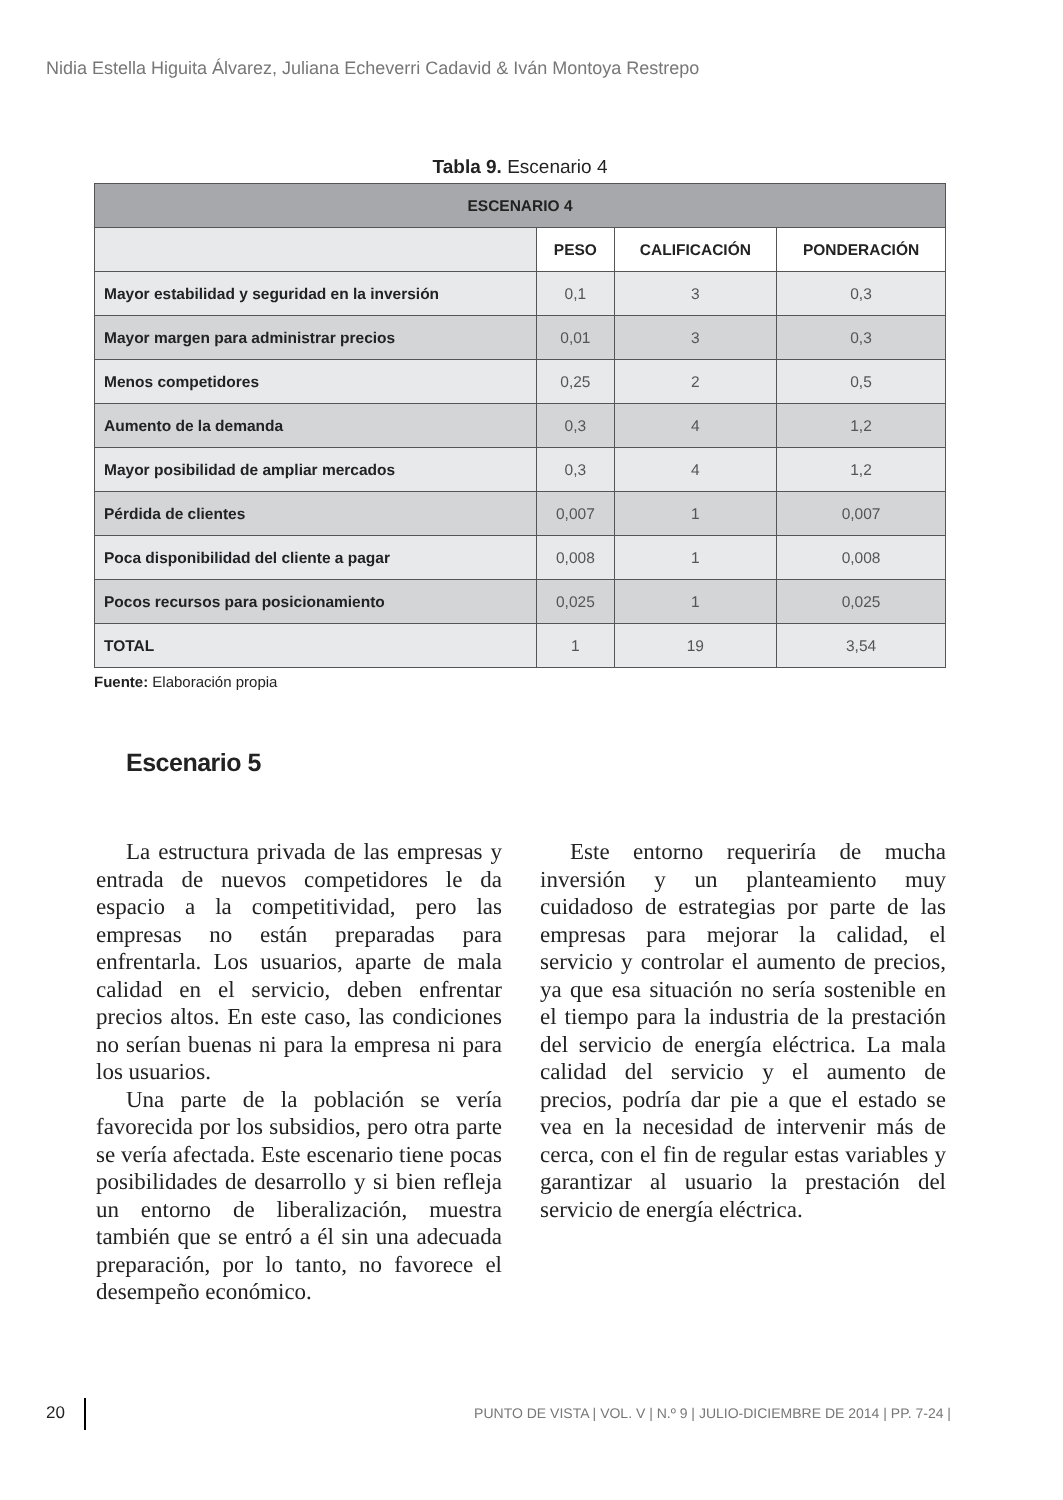Nidia Estella Higuita Álvarez, Juliana Echeverri Cadavid & Iván Montoya Restrepo
Tabla 9. Escenario 4
| ESCENARIO 4 | | | |
| --- | --- | --- | --- |
| | PESO | CALIFICACIÓN | PONDERACIÓN |
| Mayor estabilidad y seguridad en la inversión | 0,1 | 3 | 0,3 |
| Mayor margen para administrar precios | 0,01 | 3 | 0,3 |
| Menos competidores | 0,25 | 2 | 0,5 |
| Aumento de la demanda | 0,3 | 4 | 1,2 |
| Mayor posibilidad de ampliar mercados | 0,3 | 4 | 1,2 |
| Pérdida de clientes | 0,007 | 1 | 0,007 |
| Poca disponibilidad del cliente a pagar | 0,008 | 1 | 0,008 |
| Pocos recursos para posicionamiento | 0,025 | 1 | 0,025 |
| TOTAL | 1 | 19 | 3,54 |
Fuente: Elaboración propia
Escenario 5
La estructura privada de las empresas y entrada de nuevos competidores le da espacio a la competitividad, pero las empresas no están preparadas para enfrentarla. Los usuarios, aparte de mala calidad en el servicio, deben enfrentar precios altos. En este caso, las condiciones no serían buenas ni para la empresa ni para los usuarios.
Una parte de la población se vería favorecida por los subsidios, pero otra parte se vería afectada. Este escenario tiene pocas posibilidades de desarrollo y si bien refleja un entorno de liberalización, muestra también que se entró a él sin una adecuada preparación, por lo tanto, no favorece el desempeño económico.
Este entorno requeriría de mucha inversión y un planteamiento muy cuidadoso de estrategias por parte de las empresas para mejorar la calidad, el servicio y controlar el aumento de precios, ya que esa situación no sería sostenible en el tiempo para la industria de la prestación del servicio de energía eléctrica. La mala calidad del servicio y el aumento de precios, podría dar pie a que el estado se vea en la necesidad de intervenir más de cerca, con el fin de regular estas variables y garantizar al usuario la prestación del servicio de energía eléctrica.
20
PUNTO DE VISTA | VOL. V | N.º 9 | JULIO-DICIEMBRE DE 2014 | PP. 7-24 |